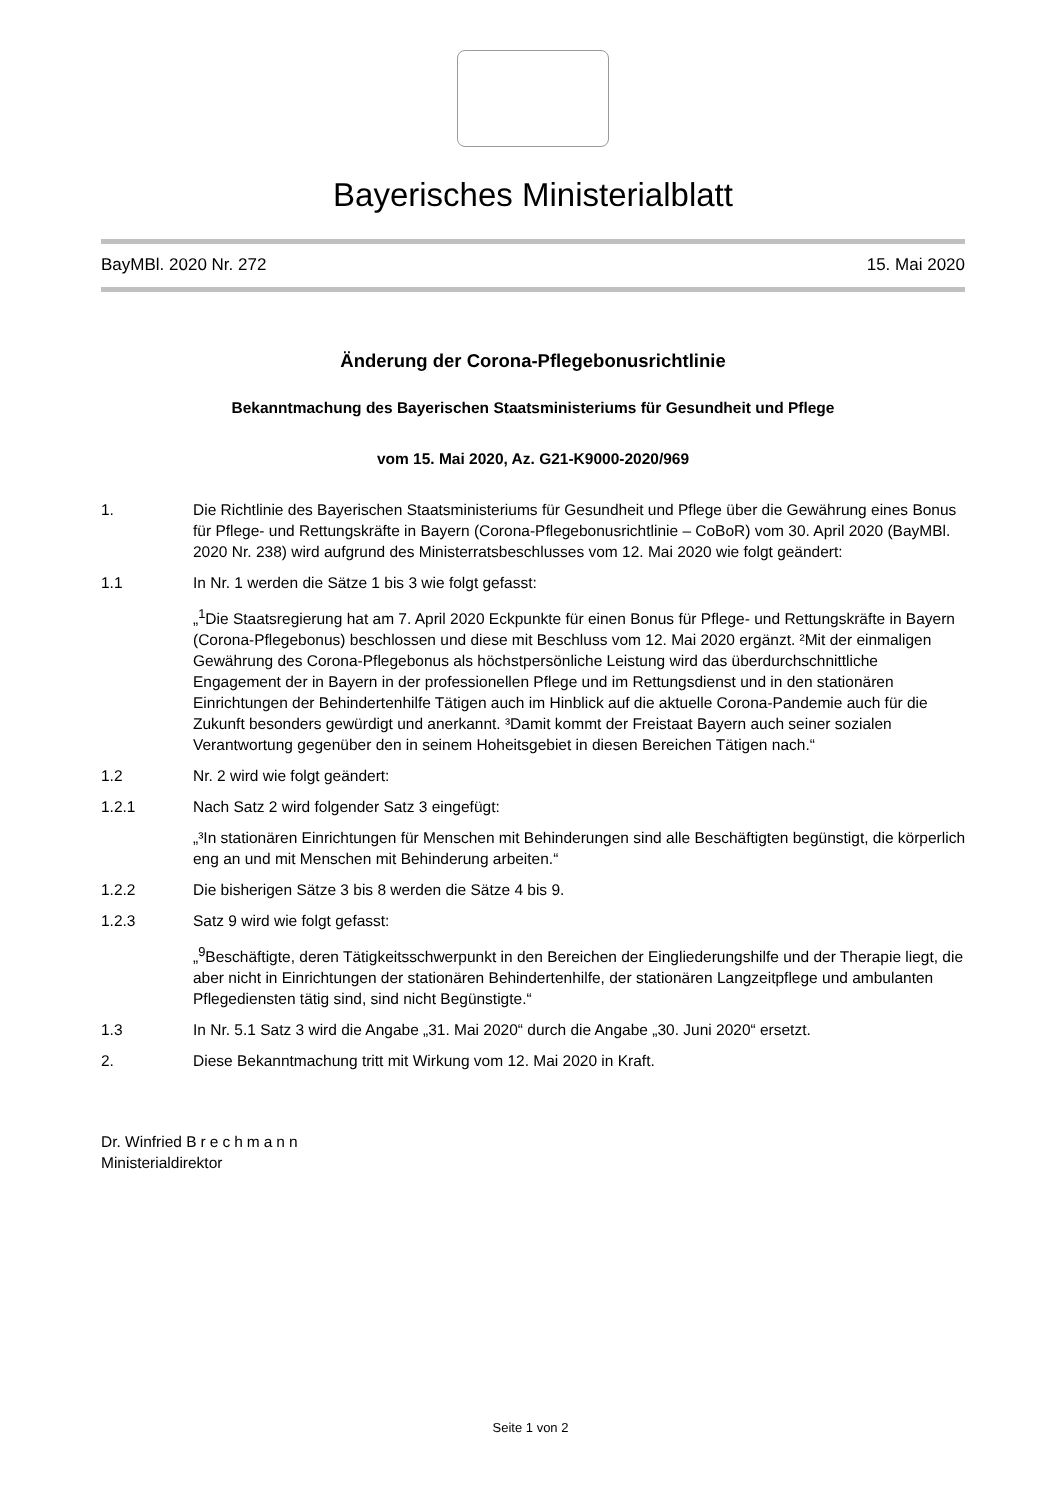Bayerisches Ministerialblatt
BayMBl. 2020 Nr. 272 15. Mai 2020
Änderung der Corona-Pflegebonusrichtlinie
Bekanntmachung des Bayerischen Staatsministeriums für Gesundheit und Pflege
vom 15. Mai 2020, Az. G21-K9000-2020/969
1. Die Richtlinie des Bayerischen Staatsministeriums für Gesundheit und Pflege über die Gewährung eines Bonus für Pflege- und Rettungskräfte in Bayern (Corona-Pflegebonusrichtlinie – CoBoR) vom 30. April 2020 (BayMBl. 2020 Nr. 238) wird aufgrund des Ministerratsbeschlusses vom 12. Mai 2020 wie folgt geändert:
1.1 In Nr. 1 werden die Sätze 1 bis 3 wie folgt gefasst:
„<sup>1</sup>Die Staatsregierung hat am 7. April 2020 Eckpunkte für einen Bonus für Pflege- und Rettungskräfte in Bayern (Corona-Pflegebonus) beschlossen und diese mit Beschluss vom 12. Mai 2020 ergänzt. ²Mit der einmaligen Gewährung des Corona-Pflegebonus als höchstpersönliche Leistung wird das überdurchschnittliche Engagement der in Bayern in der professionellen Pflege und im Rettungsdienst und in den stationären Einrichtungen der Behindertenhilfe Tätigen auch im Hinblick auf die aktuelle Corona-Pandemie auch für die Zukunft besonders gewürdigt und anerkannt. ³Damit kommt der Freistaat Bayern auch seiner sozialen Verantwortung gegenüber den in seinem Hoheitsgebiet in diesen Bereichen Tätigen nach.“
1.2 Nr. 2 wird wie folgt geändert:
1.2.1 Nach Satz 2 wird folgender Satz 3 eingefügt:
„³In stationären Einrichtungen für Menschen mit Behinderungen sind alle Beschäftigten begünstigt, die körperlich eng an und mit Menschen mit Behinderung arbeiten.“
1.2.2 Die bisherigen Sätze 3 bis 8 werden die Sätze 4 bis 9.
1.2.3 Satz 9 wird wie folgt gefasst:
„<sup>9</sup>Beschäftigte, deren Tätigkeitsschwerpunkt in den Bereichen der Eingliederungshilfe und der Therapie liegt, die aber nicht in Einrichtungen der stationären Behindertenhilfe, der stationären Langzeitpflege und ambulanten Pflegediensten tätig sind, sind nicht Begünstigte.“
1.3 In Nr. 5.1 Satz 3 wird die Angabe „31. Mai 2020“ durch die Angabe „30. Juni 2020“ ersetzt.
2. Diese Bekanntmachung tritt mit Wirkung vom 12. Mai 2020 in Kraft.
Dr. Winfried Brechmann
Ministerialdirektor
Seite 1 von 2